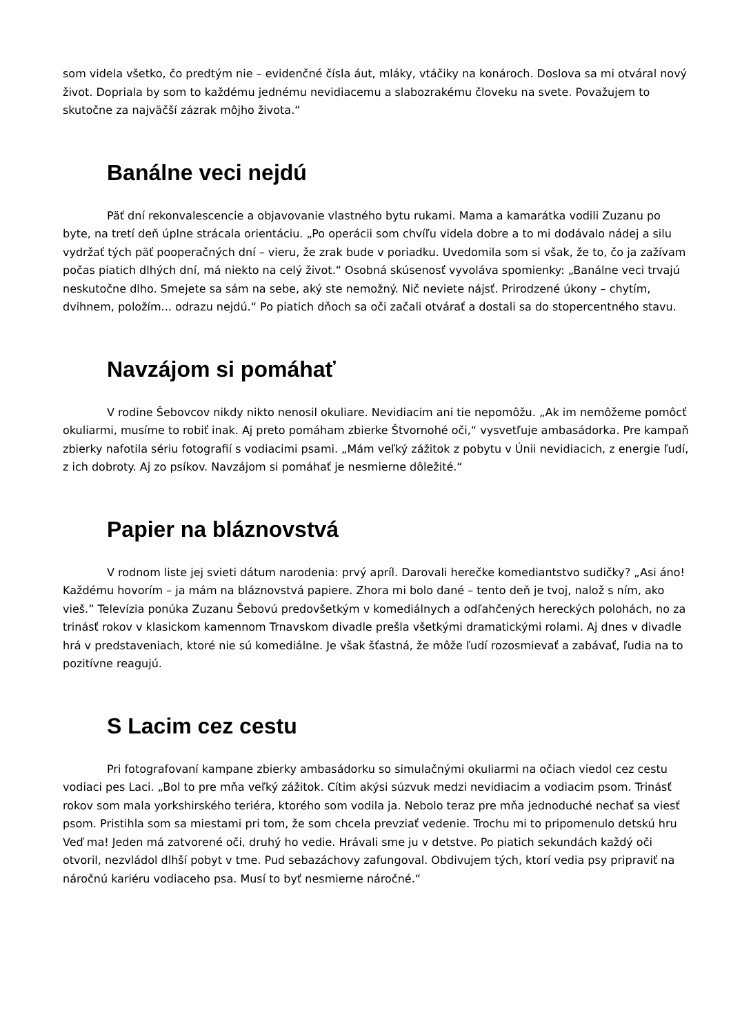som videla všetko, čo predtým nie – evidenčné čísla áut, mláky, vtáčiky na konároch. Doslova sa mi otváral nový život. Dopriala by som to každému jednému nevidiacemu a slabozrakému človeku na svete. Považujem to skutočne za najväčší zázrak môjho života.“
Banálne veci nejdú
Päť dní rekonvalescencie a objavovanie vlastného bytu rukami. Mama a kamarátka vodili Zuzanu po byte, na tretí deň úplne strácala orientáciu. „Po operácii som chvíľu videla dobre a to mi dodávalo nádej a silu vydržať tých päť pooperačných dní – vieru, že zrak bude v poriadku. Uvedomila som si však, že to, čo ja zažívam počas piatich dlhých dní, má niekto na celý život.“ Osobná skúsenosť vyvoláva spomienky: „Banálne veci trvajú neskutočne dlho. Smejete sa sám na sebe, aký ste nemožný. Nič neviete nájsť. Prirodzené úkony – chytím, dvihnem, položím... odrazu nejdú.“ Po piatich dňoch sa oči začali otvárať a dostali sa do stopercentného stavu.
Navzájom si pomáhať
V rodine Šebovcov nikdy nikto nenosil okuliare. Nevidiacim ani tie nepomôžu. „Ak im nemôžeme pomôcť okuliarmi, musíme to robiť inak. Aj preto pomáham zbierke Štvornohé oči,“ vysvetľuje ambasádorka. Pre kampaň zbierky nafotila sériu fotografií s vodiacimi psami. „Mám veľký zážitok z pobytu v Únii nevidiacich, z energie ľudí, z ich dobroty. Aj zo psíkov. Navzájom si pomáhať je nesmierne dôležité.“
Papier na bláznovstvá
V rodnom liste jej svieti dátum narodenia: prvý apríl. Darovali herečke komediantstvo sudičky? „Asi áno! Každému hovorím – ja mám na bláznovstvá papiere. Zhora mi bolo dané – tento deň je tvoj, nalož s ním, ako vieš.” Televízia ponúka Zuzanu Šebovú predovšetkým v komediálnych a odľahčených hereckých polohách, no za trinásť rokov v klasickom kamennom Trnavskom divadle prešla všetkými dramatickými rolami. Aj dnes v divadle hrá v predstaveniach, ktoré nie sú komediálne. Je však šťastná, že môže ľudí rozosmievať a zabávať, ľudia na to pozitívne reagujú.
S Lacim cez cestu
Pri fotografovaní kampane zbierky ambasádorku so simulačnými okuliarmi na očiach viedol cez cestu vodiaci pes Laci. „Bol to pre mňa veľký zážitok. Cítim akýsi súzvuk medzi nevidiacim a vodiacim psom. Trinásť rokov som mala yorkshirského teriéra, ktorého som vodila ja. Nebolo teraz pre mňa jednoduché nechať sa viesť psom. Pristihla som sa miestami pri tom, že som chcela prevziať vedenie. Trochu mi to pripomenulo detskú hru Veď ma! Jeden má zatvorené oči, druhý ho vedie. Hrávali sme ju v detstve. Po piatich sekundách každý oči otvoril, nezvládol dlhší pobyt v tme. Pud sebazáchovy zafungoval. Obdivujem tých, ktorí vedia psy pripraviť na náročnú kariéru vodiaceho psa. Musí to byť nesmierne náročné.“